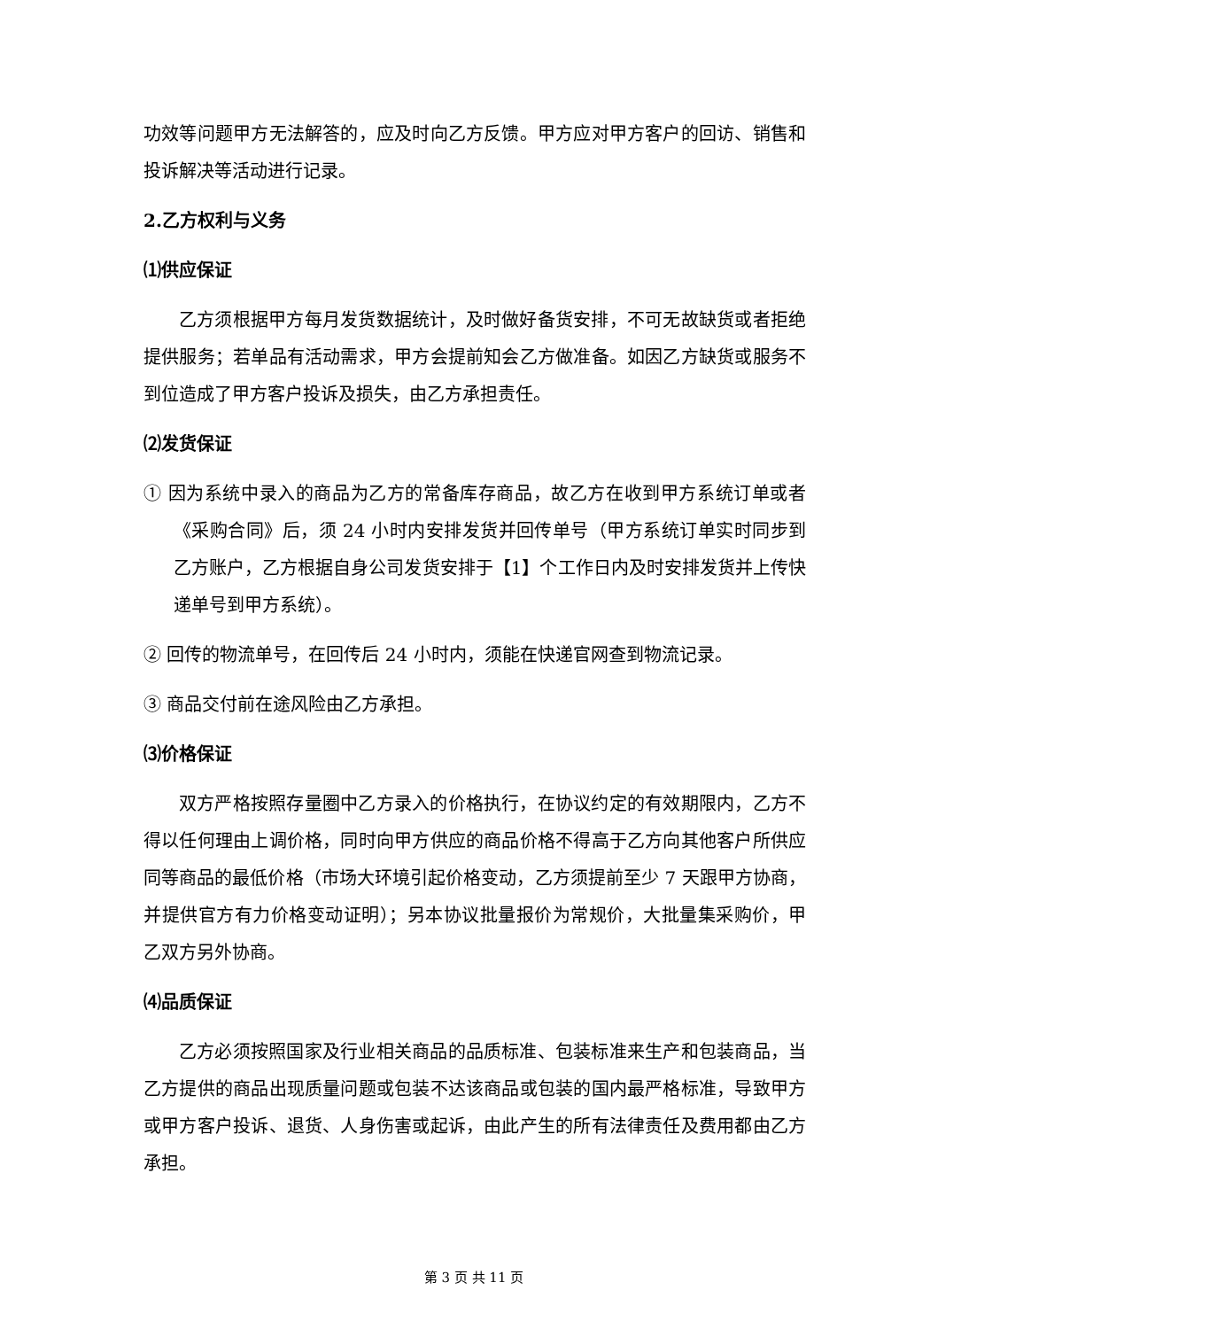功效等问题甲方无法解答的，应及时向乙方反馈。甲方应对甲方客户的回访、销售和投诉解决等活动进行记录。
2.乙方权利与义务
⑴供应保证
乙方须根据甲方每月发货数据统计，及时做好备货安排，不可无故缺货或者拒绝提供服务；若单品有活动需求，甲方会提前知会乙方做准备。如因乙方缺货或服务不到位造成了甲方客户投诉及损失，由乙方承担责任。
⑵发货保证
① 因为系统中录入的商品为乙方的常备库存商品，故乙方在收到甲方系统订单或者《采购合同》后，须 24 小时内安排发货并回传单号（甲方系统订单实时同步到乙方账户，乙方根据自身公司发货安排于【1】个工作日内及时安排发货并上传快递单号到甲方系统）。
② 回传的物流单号，在回传后 24 小时内，须能在快递官网查到物流记录。
③ 商品交付前在途风险由乙方承担。
⑶价格保证
双方严格按照存量圈中乙方录入的价格执行，在协议约定的有效期限内，乙方不得以任何理由上调价格，同时向甲方供应的商品价格不得高于乙方向其他客户所供应同等商品的最低价格（市场大环境引起价格变动，乙方须提前至少 7 天跟甲方协商，并提供官方有力价格变动证明）；另本协议批量报价为常规价，大批量集采购价，甲乙双方另外协商。
⑷品质保证
乙方必须按照国家及行业相关商品的品质标准、包装标准来生产和包装商品，当乙方提供的商品出现质量问题或包装不达该商品或包装的国内最严格标准，导致甲方或甲方客户投诉、退货、人身伤害或起诉，由此产生的所有法律责任及费用都由乙方承担。
第 3 页 共 11 页